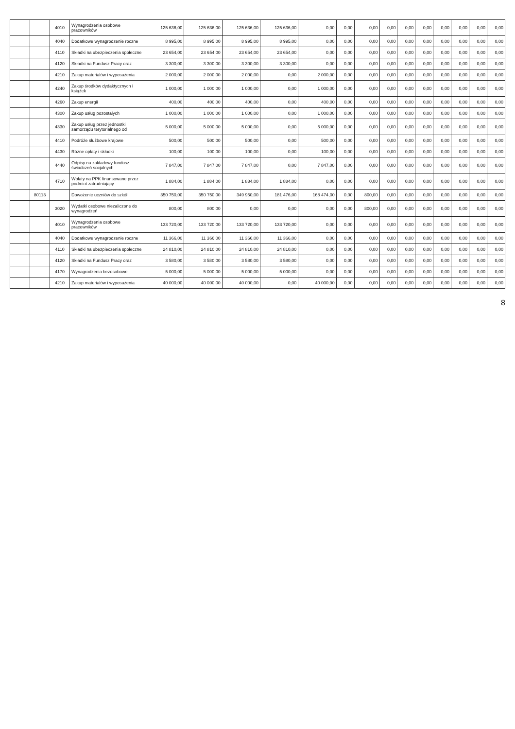| | | 4010 | Wynagrodzenia osobowe pracowników | 125 636,00 | 125 636,00 | 125 636,00 | 125 636,00 | 0,00 | 0,00 | 0,00 | 0,00 | 0,00 | 0,00 | 0,00 | 0,00 | 0,00 | 0,00 |
| | | 4040 | Dodatkowe wynagrodzenie roczne | 8 995,00 | 8 995,00 | 8 995,00 | 8 995,00 | 0,00 | 0,00 | 0,00 | 0,00 | 0,00 | 0,00 | 0,00 | 0,00 | 0,00 | 0,00 |
| | | 4110 | Składki na ubezpieczenia społeczne | 23 654,00 | 23 654,00 | 23 654,00 | 23 654,00 | 0,00 | 0,00 | 0,00 | 0,00 | 0,00 | 0,00 | 0,00 | 0,00 | 0,00 | 0,00 |
| | | 4120 | Składki na Fundusz Pracy oraz | 3 300,00 | 3 300,00 | 3 300,00 | 3 300,00 | 0,00 | 0,00 | 0,00 | 0,00 | 0,00 | 0,00 | 0,00 | 0,00 | 0,00 | 0,00 |
| | | 4210 | Zakup materiałów i wyposażenia | 2 000,00 | 2 000,00 | 2 000,00 | 0,00 | 2 000,00 | 0,00 | 0,00 | 0,00 | 0,00 | 0,00 | 0,00 | 0,00 | 0,00 | 0,00 |
| | | 4240 | Zakup środków dydaktycznych i książek | 1 000,00 | 1 000,00 | 1 000,00 | 0,00 | 1 000,00 | 0,00 | 0,00 | 0,00 | 0,00 | 0,00 | 0,00 | 0,00 | 0,00 | 0,00 |
| | | 4260 | Zakup energii | 400,00 | 400,00 | 400,00 | 0,00 | 400,00 | 0,00 | 0,00 | 0,00 | 0,00 | 0,00 | 0,00 | 0,00 | 0,00 | 0,00 |
| | | 4300 | Zakup usług pozostałych | 1 000,00 | 1 000,00 | 1 000,00 | 0,00 | 1 000,00 | 0,00 | 0,00 | 0,00 | 0,00 | 0,00 | 0,00 | 0,00 | 0,00 | 0,00 |
| | | 4330 | Zakup usług przez jednostki samorządu terytorialnego od | 5 000,00 | 5 000,00 | 5 000,00 | 0,00 | 5 000,00 | 0,00 | 0,00 | 0,00 | 0,00 | 0,00 | 0,00 | 0,00 | 0,00 | 0,00 |
| | | 4410 | Podróże służbowe krajowe | 500,00 | 500,00 | 500,00 | 0,00 | 500,00 | 0,00 | 0,00 | 0,00 | 0,00 | 0,00 | 0,00 | 0,00 | 0,00 | 0,00 |
| | | 4430 | Różne opłaty i składki | 100,00 | 100,00 | 100,00 | 0,00 | 100,00 | 0,00 | 0,00 | 0,00 | 0,00 | 0,00 | 0,00 | 0,00 | 0,00 | 0,00 |
| | | 4440 | Odpisy na zakładowy fundusz świadczeń socjalnych | 7 847,00 | 7 847,00 | 7 847,00 | 0,00 | 7 847,00 | 0,00 | 0,00 | 0,00 | 0,00 | 0,00 | 0,00 | 0,00 | 0,00 | 0,00 |
| | | 4710 | Wpłaty na PPK finansowane przez podmiot zatrudniający | 1 884,00 | 1 884,00 | 1 884,00 | 1 884,00 | 0,00 | 0,00 | 0,00 | 0,00 | 0,00 | 0,00 | 0,00 | 0,00 | 0,00 | 0,00 |
| | 80113 | | Dowożenie uczniów do szkół | 350 750,00 | 350 750,00 | 349 950,00 | 181 476,00 | 168 474,00 | 0,00 | 800,00 | 0,00 | 0,00 | 0,00 | 0,00 | 0,00 | 0,00 | 0,00 |
| | | 3020 | Wydatki osobowe niezaliczone do wynagrodzeń | 800,00 | 800,00 | 0,00 | 0,00 | 0,00 | 0,00 | 800,00 | 0,00 | 0,00 | 0,00 | 0,00 | 0,00 | 0,00 | 0,00 |
| | | 4010 | Wynagrodzenia osobowe pracowników | 133 720,00 | 133 720,00 | 133 720,00 | 133 720,00 | 0,00 | 0,00 | 0,00 | 0,00 | 0,00 | 0,00 | 0,00 | 0,00 | 0,00 | 0,00 |
| | | 4040 | Dodatkowe wynagrodzenie roczne | 11 366,00 | 11 366,00 | 11 366,00 | 11 366,00 | 0,00 | 0,00 | 0,00 | 0,00 | 0,00 | 0,00 | 0,00 | 0,00 | 0,00 | 0,00 |
| | | 4110 | Składki na ubezpieczenia społeczne | 24 810,00 | 24 810,00 | 24 810,00 | 24 810,00 | 0,00 | 0,00 | 0,00 | 0,00 | 0,00 | 0,00 | 0,00 | 0,00 | 0,00 | 0,00 |
| | | 4120 | Składki na Fundusz Pracy oraz | 3 580,00 | 3 580,00 | 3 580,00 | 3 580,00 | 0,00 | 0,00 | 0,00 | 0,00 | 0,00 | 0,00 | 0,00 | 0,00 | 0,00 | 0,00 |
| | | 4170 | Wynagrodzenia bezosobowe | 5 000,00 | 5 000,00 | 5 000,00 | 5 000,00 | 0,00 | 0,00 | 0,00 | 0,00 | 0,00 | 0,00 | 0,00 | 0,00 | 0,00 | 0,00 |
| | | 4210 | Zakup materiałów i wyposażenia | 40 000,00 | 40 000,00 | 40 000,00 | 0,00 | 40 000,00 | 0,00 | 0,00 | 0,00 | 0,00 | 0,00 | 0,00 | 0,00 | 0,00 | 0,00 |
8